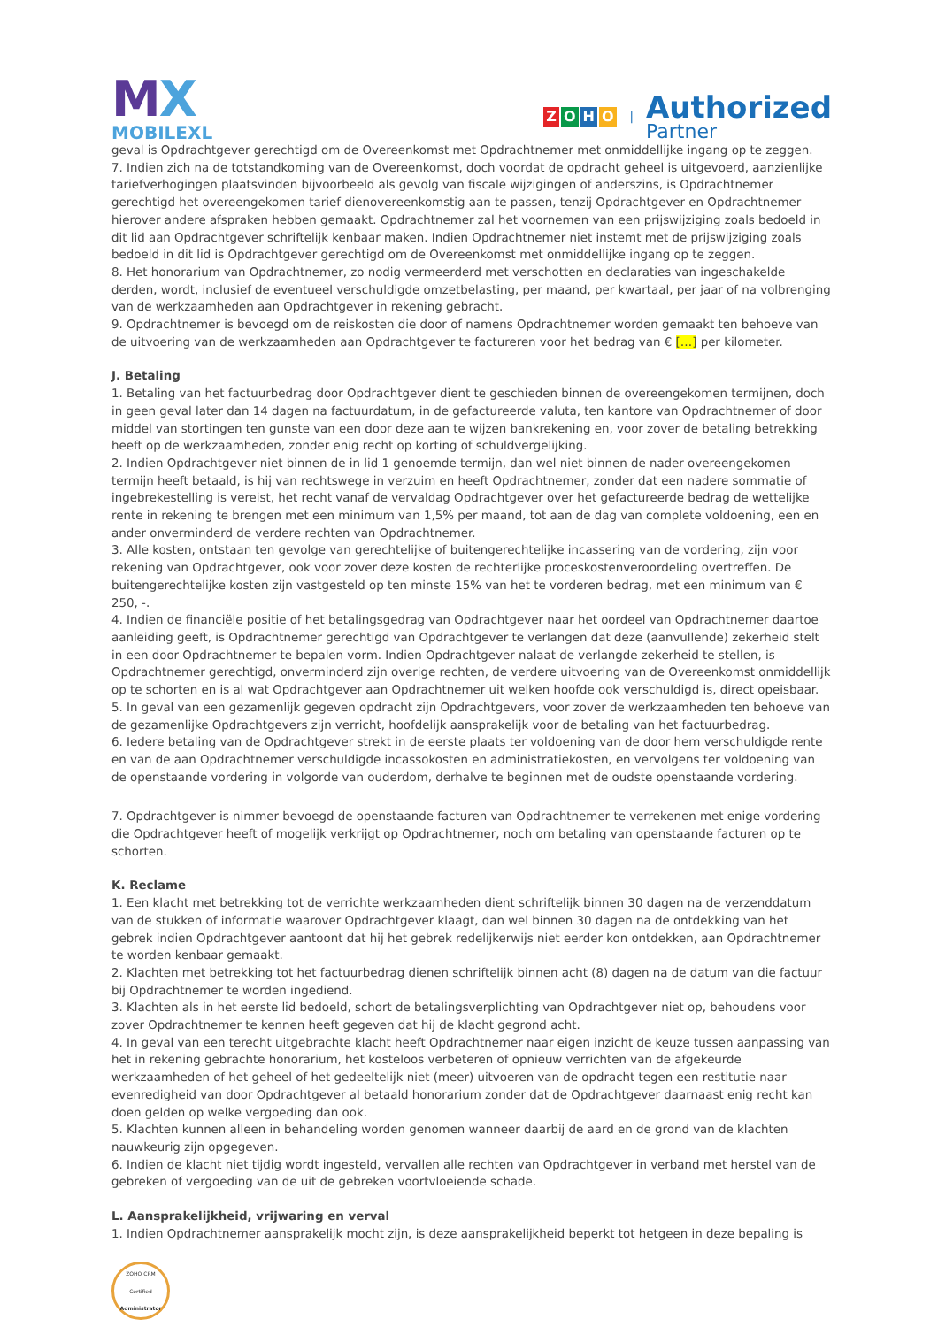MX
MOBILEXL
ZOHO
|
Authorized
Partner
geval is Opdrachtgever gerechtigd om de Overeenkomst met Opdrachtnemer met onmiddellijke ingang op te zeggen.
7. Indien zich na de totstandkoming van de Overeenkomst, doch voordat de opdracht geheel is uitgevoerd, aanzienlijke tariefverhogingen plaatsvinden bijvoorbeeld als gevolg van fiscale wijzigingen of anderszins, is Opdrachtnemer gerechtigd het overeengekomen tarief dienovereenkomstig aan te passen, tenzij Opdrachtgever en Opdrachtnemer hierover andere afspraken hebben gemaakt. Opdrachtnemer zal het voornemen van een prijswijziging zoals bedoeld in dit lid aan Opdrachtgever schriftelijk kenbaar maken. Indien Opdrachtnemer niet instemt met de prijswijziging zoals bedoeld in dit lid is Opdrachtgever gerechtigd om de Overeenkomst met onmiddellijke ingang op te zeggen.
8. Het honorarium van Opdrachtnemer, zo nodig vermeerderd met verschotten en declaraties van ingeschakelde derden, wordt, inclusief de eventueel verschuldigde omzetbelasting, per maand, per kwartaal, per jaar of na volbrenging van de werkzaamheden aan Opdrachtgever in rekening gebracht.
9. Opdrachtnemer is bevoegd om de reiskosten die door of namens Opdrachtnemer worden gemaakt ten behoeve van de uitvoering van de werkzaamheden aan Opdrachtgever te factureren voor het bedrag van € […] per kilometer.
J. Betaling
1. Betaling van het factuurbedrag door Opdrachtgever dient te geschieden binnen de overeengekomen termijnen, doch in geen geval later dan 14 dagen na factuurdatum, in de gefactureerde valuta, ten kantore van Opdrachtnemer of door middel van stortingen ten gunste van een door deze aan te wijzen bankrekening en, voor zover de betaling betrekking heeft op de werkzaamheden, zonder enig recht op korting of schuldvergelijking.
2. Indien Opdrachtgever niet binnen de in lid 1 genoemde termijn, dan wel niet binnen de nader overeengekomen termijn heeft betaald, is hij van rechtswege in verzuim en heeft Opdrachtnemer, zonder dat een nadere sommatie of ingebrekestelling is vereist, het recht vanaf de vervaldag Opdrachtgever over het gefactureerde bedrag de wettelijke rente in rekening te brengen met een minimum van 1,5% per maand, tot aan de dag van complete voldoening, een en ander onverminderd de verdere rechten van Opdrachtnemer.
3. Alle kosten, ontstaan ten gevolge van gerechtelijke of buitengerechtelijke incassering van de vordering, zijn voor rekening van Opdrachtgever, ook voor zover deze kosten de rechterlijke proceskostenveroordeling overtreffen. De buitengerechtelijke kosten zijn vastgesteld op ten minste 15% van het te vorderen bedrag, met een minimum van € 250, -.
4. Indien de financiële positie of het betalingsgedrag van Opdrachtgever naar het oordeel van Opdrachtnemer daartoe aanleiding geeft, is Opdrachtnemer gerechtigd van Opdrachtgever te verlangen dat deze (aanvullende) zekerheid stelt in een door Opdrachtnemer te bepalen vorm. Indien Opdrachtgever nalaat de verlangde zekerheid te stellen, is Opdrachtnemer gerechtigd, onverminderd zijn overige rechten, de verdere uitvoering van de Overeenkomst onmiddellijk op te schorten en is al wat Opdrachtgever aan Opdrachtnemer uit welken hoofde ook verschuldigd is, direct opeisbaar.
5. In geval van een gezamenlijk gegeven opdracht zijn Opdrachtgevers, voor zover de werkzaamheden ten behoeve van de gezamenlijke Opdrachtgevers zijn verricht, hoofdelijk aansprakelijk voor de betaling van het factuurbedrag.
6. Iedere betaling van de Opdrachtgever strekt in de eerste plaats ter voldoening van de door hem verschuldigde rente en van de aan Opdrachtnemer verschuldigde incassokosten en administratiekosten, en vervolgens ter voldoening van de openstaande vordering in volgorde van ouderdom, derhalve te beginnen met de oudste openstaande vordering.
7. Opdrachtgever is nimmer bevoegd de openstaande facturen van Opdrachtnemer te verrekenen met enige vordering die Opdrachtgever heeft of mogelijk verkrijgt op Opdrachtnemer, noch om betaling van openstaande facturen op te schorten.
K. Reclame
1. Een klacht met betrekking tot de verrichte werkzaamheden dient schriftelijk binnen 30 dagen na de verzenddatum van de stukken of informatie waarover Opdrachtgever klaagt, dan wel binnen 30 dagen na de ontdekking van het gebrek indien Opdrachtgever aantoont dat hij het gebrek redelijkerwijs niet eerder kon ontdekken, aan Opdrachtnemer te worden kenbaar gemaakt.
2. Klachten met betrekking tot het factuurbedrag dienen schriftelijk binnen acht (8) dagen na de datum van die factuur bij Opdrachtnemer te worden ingediend.
3. Klachten als in het eerste lid bedoeld, schort de betalingsverplichting van Opdrachtgever niet op, behoudens voor zover Opdrachtnemer te kennen heeft gegeven dat hij de klacht gegrond acht.
4. In geval van een terecht uitgebrachte klacht heeft Opdrachtnemer naar eigen inzicht de keuze tussen aanpassing van het in rekening gebrachte honorarium, het kosteloos verbeteren of opnieuw verrichten van de afgekeurde werkzaamheden of het geheel of het gedeeltelijk niet (meer) uitvoeren van de opdracht tegen een restitutie naar evenredigheid van door Opdrachtgever al betaald honorarium zonder dat de Opdrachtgever daarnaast enig recht kan doen gelden op welke vergoeding dan ook.
5. Klachten kunnen alleen in behandeling worden genomen wanneer daarbij de aard en de grond van de klachten nauwkeurig zijn opgegeven.
6. Indien de klacht niet tijdig wordt ingesteld, vervallen alle rechten van Opdrachtgever in verband met herstel van de gebreken of vergoeding van de uit de gebreken voortvloeiende schade.
L. Aansprakelijkheid, vrijwaring en verval
1. Indien Opdrachtnemer aansprakelijk mocht zijn, is deze aansprakelijkheid beperkt tot hetgeen in deze bepaling is
ZOHO CRM
Certified
Administrator